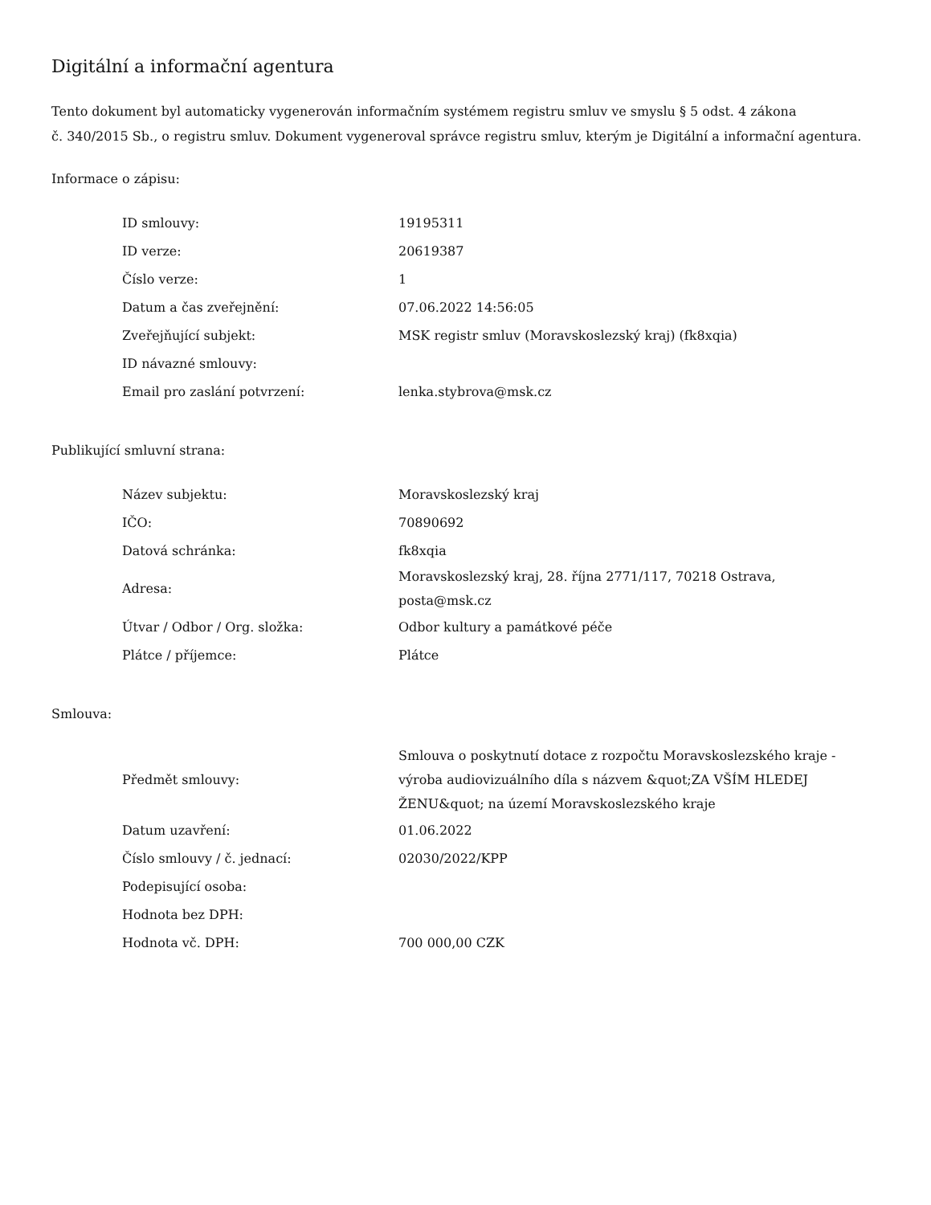Digitální a informační agentura
Tento dokument byl automaticky vygenerován informačním systémem registru smluv ve smyslu § 5 odst. 4 zákona
č. 340/2015 Sb., o registru smluv. Dokument vygeneroval správce registru smluv, kterým je Digitální a informační agentura.
Informace o zápisu:
| ID smlouvy: | 19195311 |
| ID verze: | 20619387 |
| Číslo verze: | 1 |
| Datum a čas zveřejnění: | 07.06.2022 14:56:05 |
| Zveřejňující subjekt: | MSK registr smluv (Moravskoslezský kraj) (fk8xqia) |
| ID návazné smlouvy: | |
| Email pro zaslání potvrzení: | lenka.stybrova@msk.cz |
Publikující smluvní strana:
| Název subjektu: | Moravskoslezský kraj |
| IČO: | 70890692 |
| Datová schránka: | fk8xqia |
| Adresa: | Moravskoslezský kraj, 28. října 2771/117, 70218 Ostrava, posta@msk.cz |
| Útvar / Odbor / Org. složka: | Odbor kultury a památkové péče |
| Plátce / příjemce: | Plátce |
Smlouva:
| Předmět smlouvy: | Smlouva o poskytnutí dotace z rozpočtu Moravskoslezského kraje - výroba audiovizuálního díla s názvem &quot;ZA VŠÍM HLEDEJ ŽENU&quot; na území Moravskoslezského kraje |
| Datum uzavření: | 01.06.2022 |
| Číslo smlouvy / č. jednací: | 02030/2022/KPP |
| Podepisující osoba: | |
| Hodnota bez DPH: | |
| Hodnota vč. DPH: | 700 000,00 CZK |